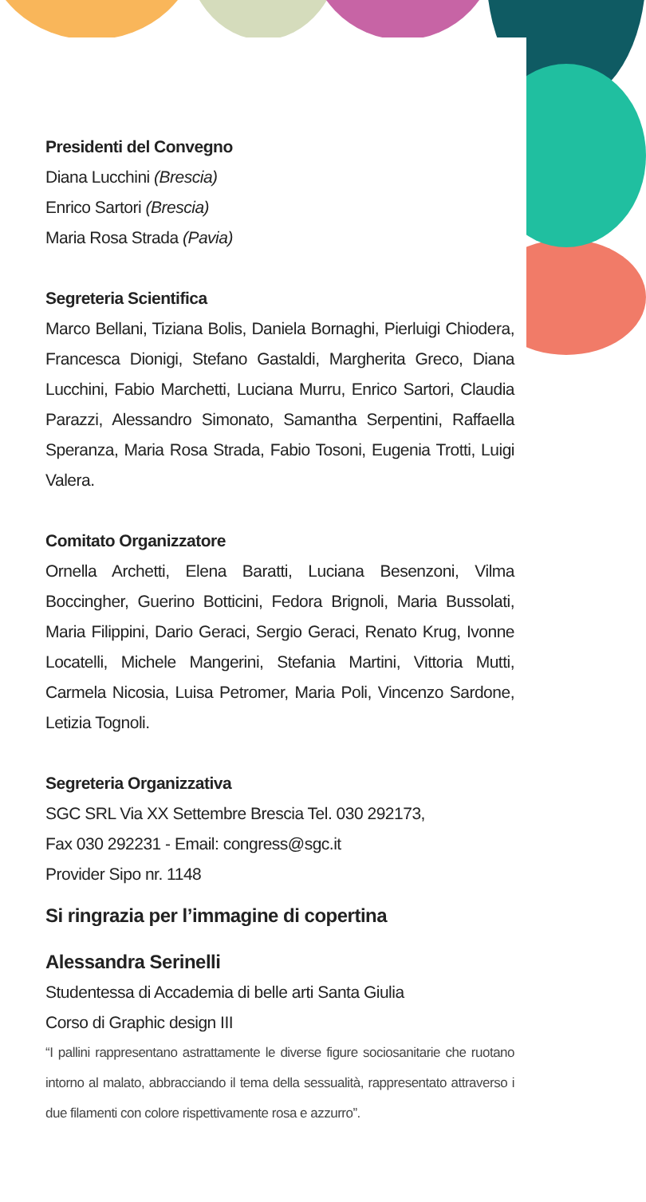Presidenti del Convegno
Diana Lucchini (Brescia)
Enrico Sartori (Brescia)
Maria Rosa Strada (Pavia)
Segreteria Scientifica
Marco Bellani, Tiziana Bolis, Daniela Bornaghi, Pierluigi Chiodera, Francesca Dionigi, Stefano Gastaldi, Margherita Greco, Diana Lucchini, Fabio Marchetti, Luciana Murru, Enrico Sartori, Claudia Parazzi, Alessandro Simonato, Samantha Serpentini, Raffaella Speranza, Maria Rosa Strada, Fabio Tosoni, Eugenia Trotti, Luigi Valera.
Comitato Organizzatore
Ornella Archetti, Elena Baratti, Luciana Besenzoni, Vilma Boccingher, Guerino Botticini, Fedora Brignoli, Maria Bussolati, Maria Filippini, Dario Geraci, Sergio Geraci, Renato Krug, Ivonne Locatelli, Michele Mangerini, Stefania Martini, Vittoria Mutti, Carmela Nicosia, Luisa Petromer, Maria Poli, Vincenzo Sardone, Letizia Tognoli.
Segreteria Organizzativa
SGC SRL Via XX Settembre Brescia Tel. 030 292173,
Fax 030 292231 - Email: congress@sgc.it
Provider Sipo nr. 1148
Si ringrazia per l’immagine di copertina
Alessandra Serinelli
Studentessa di Accademia di belle arti Santa Giulia
Corso di Graphic design III
“I pallini rappresentano astrattamente le diverse figure sociosanitarie che ruotano intorno al malato, abbracciando il tema della sessualità, rappresentato attraverso i due filamenti con colore rispettivamente rosa e azzurro”.